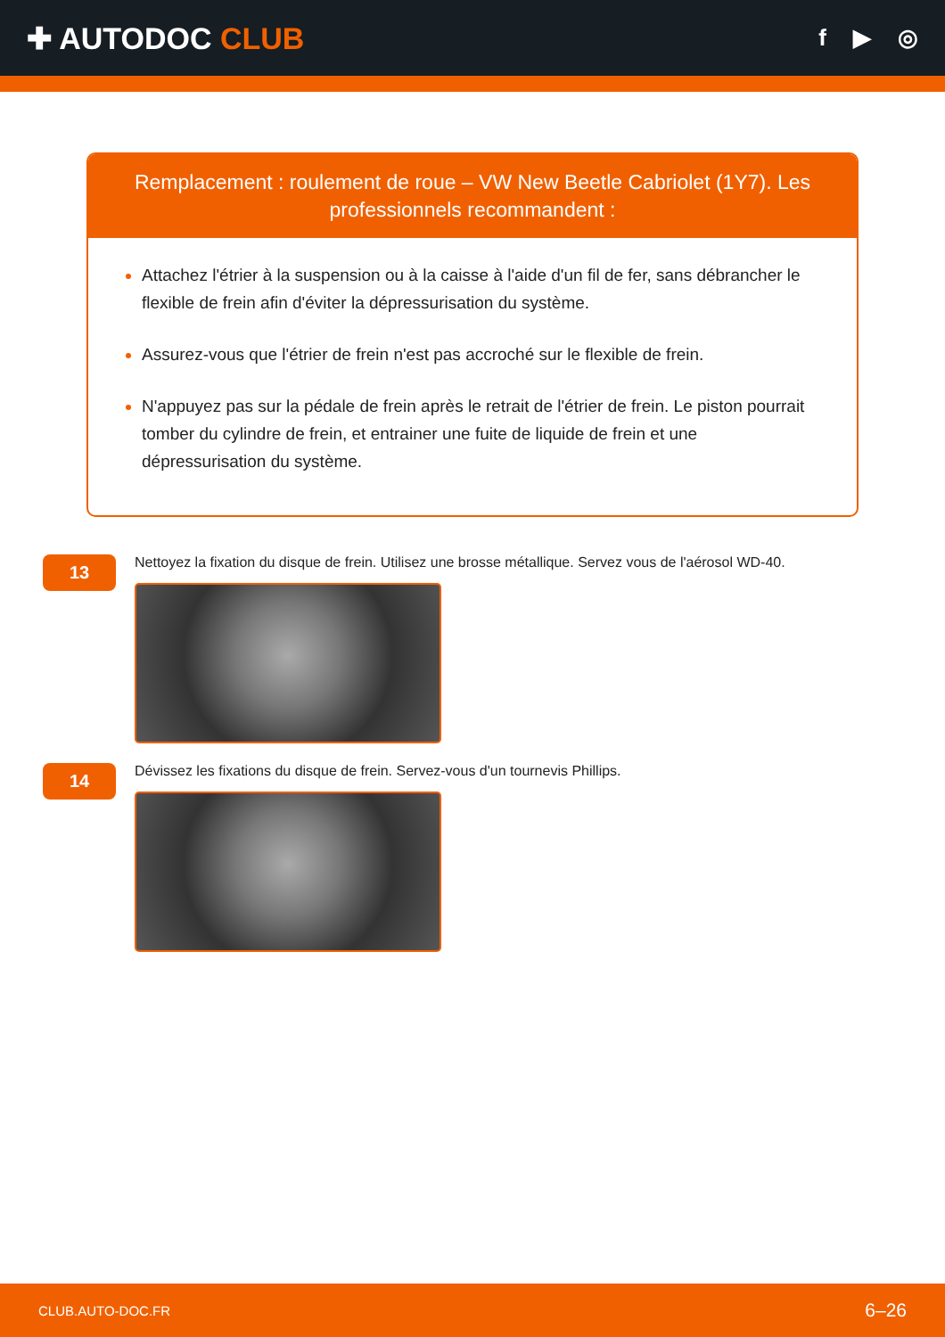✚ AUTODOC CLUB
f ▶ ◎
Remplacement : roulement de roue – VW New Beetle Cabriolet (1Y7). Les professionnels recommandent :
Attachez l'étrier à la suspension ou à la caisse à l'aide d'un fil de fer, sans débrancher le flexible de frein afin d'éviter la dépressurisation du système.
Assurez-vous que l'étrier de frein n'est pas accroché sur le flexible de frein.
N'appuyez pas sur la pédale de frein après le retrait de l'étrier de frein. Le piston pourrait tomber du cylindre de frein, et entrainer une fuite de liquide de frein et une dépressurisation du système.
13
Nettoyez la fixation du disque de frein. Utilisez une brosse métallique. Servez vous de l'aérosol WD-40.
14
Dévissez les fixations du disque de frein. Servez-vous d'un tournevis Phillips.
CLUB.AUTO-DOC.FR 6–26